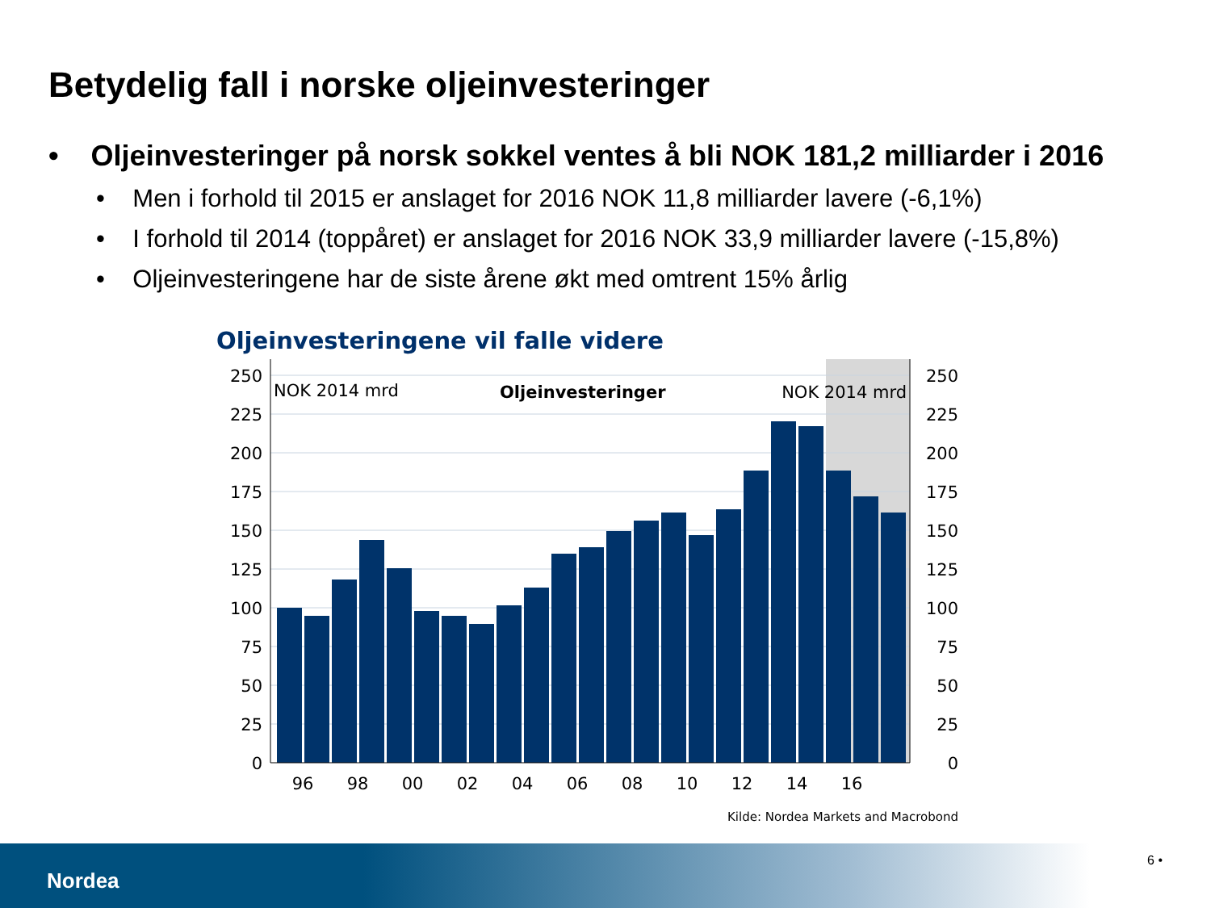Betydelig fall i norske oljeinvesteringer
• Oljeinvesteringer på norsk sokkel ventes å bli NOK 181,2 milliarder i 2016
• Men i forhold til 2015 er anslaget for 2016 NOK 11,8 milliarder lavere (-6,1%)
• I forhold til 2014 (toppåret) er anslaget for 2016 NOK 33,9 milliarder lavere (-15,8%)
• Oljeinvesteringene har de siste årene økt med omtrent 15% årlig
Oljeinvesteringene vil falle videre
250
225
200
175
150
125
100
75
50
25
0
250
225
200
175
150
125
100
75
50
25
0
96
98
00
02
04
06
08
10
12
14
16
NOK 2014 mrd
Oljeinvesteringer
NOK 2014 mrd
Kilde: Nordea Markets and Macrobond
Nordea
6 •